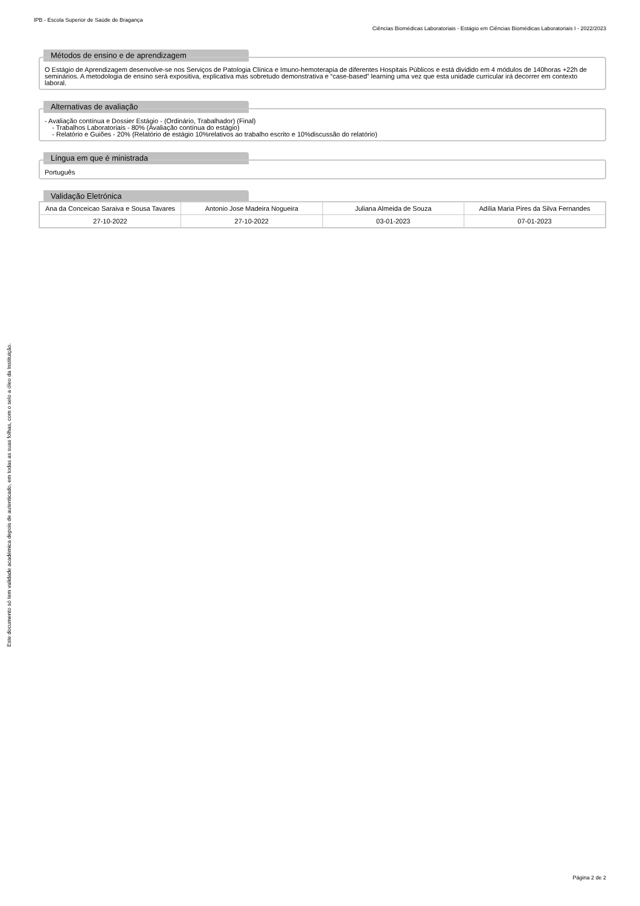IPB - Escola Superior de Saúde de Bragança
Ciências Biomédicas Laboratoriais - Estágio em Ciências Biomédicas Laboratoriais I - 2022/2023
Métodos de ensino e de aprendizagem
O Estágio de Aprendizagem desenvolve-se nos Serviços de Patologia Clínica e Imuno-hemoterapia de diferentes Hospitais Públicos e está dividido em 4 módulos de 140horas +22h de seminários. A metodologia de ensino será expositiva, explicativa mas sobretudo demonstrativa e “case-based” learning uma vez que esta unidade curricular irá decorrer em contexto laboral.
Alternativas de avaliação
- Avaliação contínua e Dossier Estágio - (Ordinário, Trabalhador) (Final)
- Trabalhos Laboratoriais - 80% (Avaliação contínua do estágio)
- Relatório e Guiões - 20% (Relatório de estágio 10%relativos ao trabalho escrito e 10%discussão do relatório)
Língua em que é ministrada
Português
Validação Eletrónica
| Ana da Conceicao Saraiva e Sousa Tavares | Antonio Jose Madeira Nogueira | Juliana Almeida de Souza | Adília Maria Pires da Silva Fernandes |
| 27-10-2022 | 27-10-2022 | 03-01-2023 | 07-01-2023 |
Este documento só tem validade académica depois de autenticado, em todas as suas folhas, com o selo a óleo da Instituição.
Página 2 de 2